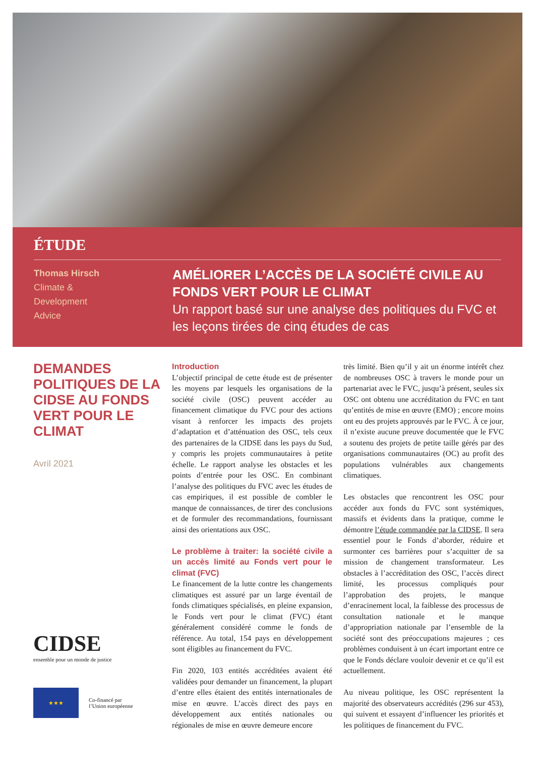ÉTUDE
Thomas Hirsch
Climate &
Development
Advice
AMÉLIORER L’ACCÈS DE LA SOCIÉTÉ CIVILE AU FONDS VERT POUR LE CLIMAT
Un rapport basé sur une analyse des politiques du FVC et les leçons tirées de cinq études de cas
DEMANDES POLITIQUES DE LA CIDSE AU FONDS VERT POUR LE CLIMAT
Avril 2021
CIDSE
ensemble pour un monde de justice
★★★
Co-financé par
l’Union européenne
Introduction
L’objectif principal de cette étude est de présenter les moyens par lesquels les organisations de la société civile (OSC) peuvent accéder au financement climatique du FVC pour des actions visant à renforcer les impacts des projets d’adaptation et d’atténuation des OSC, tels ceux des partenaires de la CIDSE dans les pays du Sud, y compris les projets communautaires à petite échelle. Le rapport analyse les obstacles et les points d’entrée pour les OSC. En combinant l’analyse des politiques du FVC avec les études de cas empiriques, il est possible de combler le manque de connaissances, de tirer des conclusions et de formuler des recommandations, fournissant ainsi des orientations aux OSC.
Le problème à traiter: la société civile a un accès limité au Fonds vert pour le climat (FVC)
Le financement de la lutte contre les changements climatiques est assuré par un large éventail de fonds climatiques spécialisés, en pleine expansion, le Fonds vert pour le climat (FVC) étant généralement considéré comme le fonds de référence. Au total, 154 pays en développement sont éligibles au financement du FVC.
Fin 2020, 103 entités accréditées avaient été validées pour demander un financement, la plupart d’entre elles étaient des entités internationales de mise en œuvre. L’accès direct des pays en développement aux entités nationales ou régionales de mise en œuvre demeure encore
très limité. Bien qu’il y ait un énorme intérêt chez de nombreuses OSC à travers le monde pour un partenariat avec le FVC, jusqu’à présent, seules six OSC ont obtenu une accréditation du FVC en tant qu’entités de mise en œuvre (EMO) ; encore moins ont eu des projets approuvés par le FVC. À ce jour, il n’existe aucune preuve documentée que le FVC a soutenu des projets de petite taille gérés par des organisations communautaires (OC) au profit des populations vulnérables aux changements climatiques.
Les obstacles que rencontrent les OSC pour accéder aux fonds du FVC sont systémiques, massifs et évidents dans la pratique, comme le démontre l’étude commandée par la CIDSE. Il sera essentiel pour le Fonds d’aborder, réduire et surmonter ces barrières pour s’acquitter de sa mission de changement transformateur. Les obstacles à l’accréditation des OSC, l’accès direct limité, les processus compliqués pour l’approbation des projets, le manque d’enracinement local, la faiblesse des processus de consultation nationale et le manque d’appropriation nationale par l’ensemble de la société sont des préoccupations majeures ; ces problèmes conduisent à un écart important entre ce que le Fonds déclare vouloir devenir et ce qu’il est actuellement.
Au niveau politique, les OSC représentent la majorité des observateurs accrédités (296 sur 453), qui suivent et essayent d’influencer les priorités et les politiques de financement du FVC.